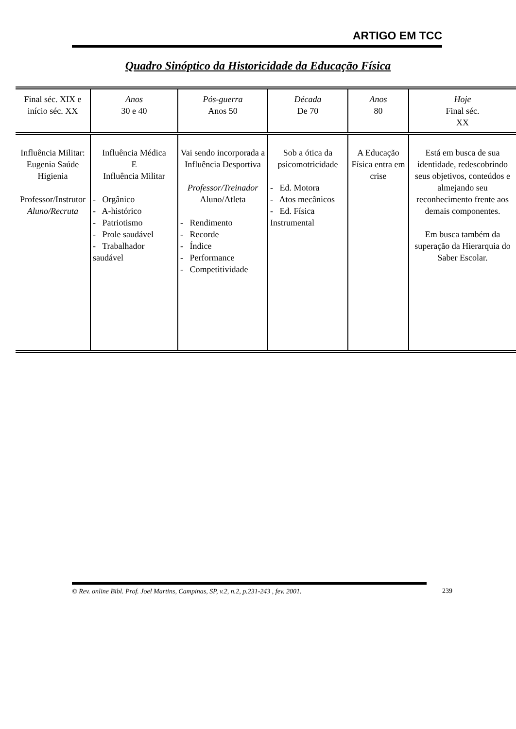ARTIGO EM TCC
Quadro Sinóptico da Historicidade da Educação Física
| Final séc. XIX e início séc. XX | Anos 30 e 40 | Pós-guerra Anos 50 | Década De 70 | Anos 80 | Hoje Final séc. XX |
| Influência Militar: Eugenia Saúde Higienia Professor/Instrutor Aluno/Recruta | Influência Médica E Influência Militar - Orgânico - A-histórico - Patriotismo - Prole saudável - Trabalhador saudável | Vai sendo incorporada a Influência Desportiva Professor/Treinador Aluno/Atleta - Rendimento - Recorde - Índice - Performance - Competitividade | Sob a ótica da psicomotricidade - Ed. Motora - Atos mecânicos - Ed. Física Instrumental | A Educação Física entra em crise | Está em busca de sua identidade, redescobrindo seus objetivos, conteúdos e almejando seu reconhecimento frente aos demais componentes. Em busca também da superação da Hierarquia do Saber Escolar. |
© Rev. online Bibl. Prof. Joel Martins, Campinas, SP, v.2, n.2, p.231-243 , fev. 2001.
239